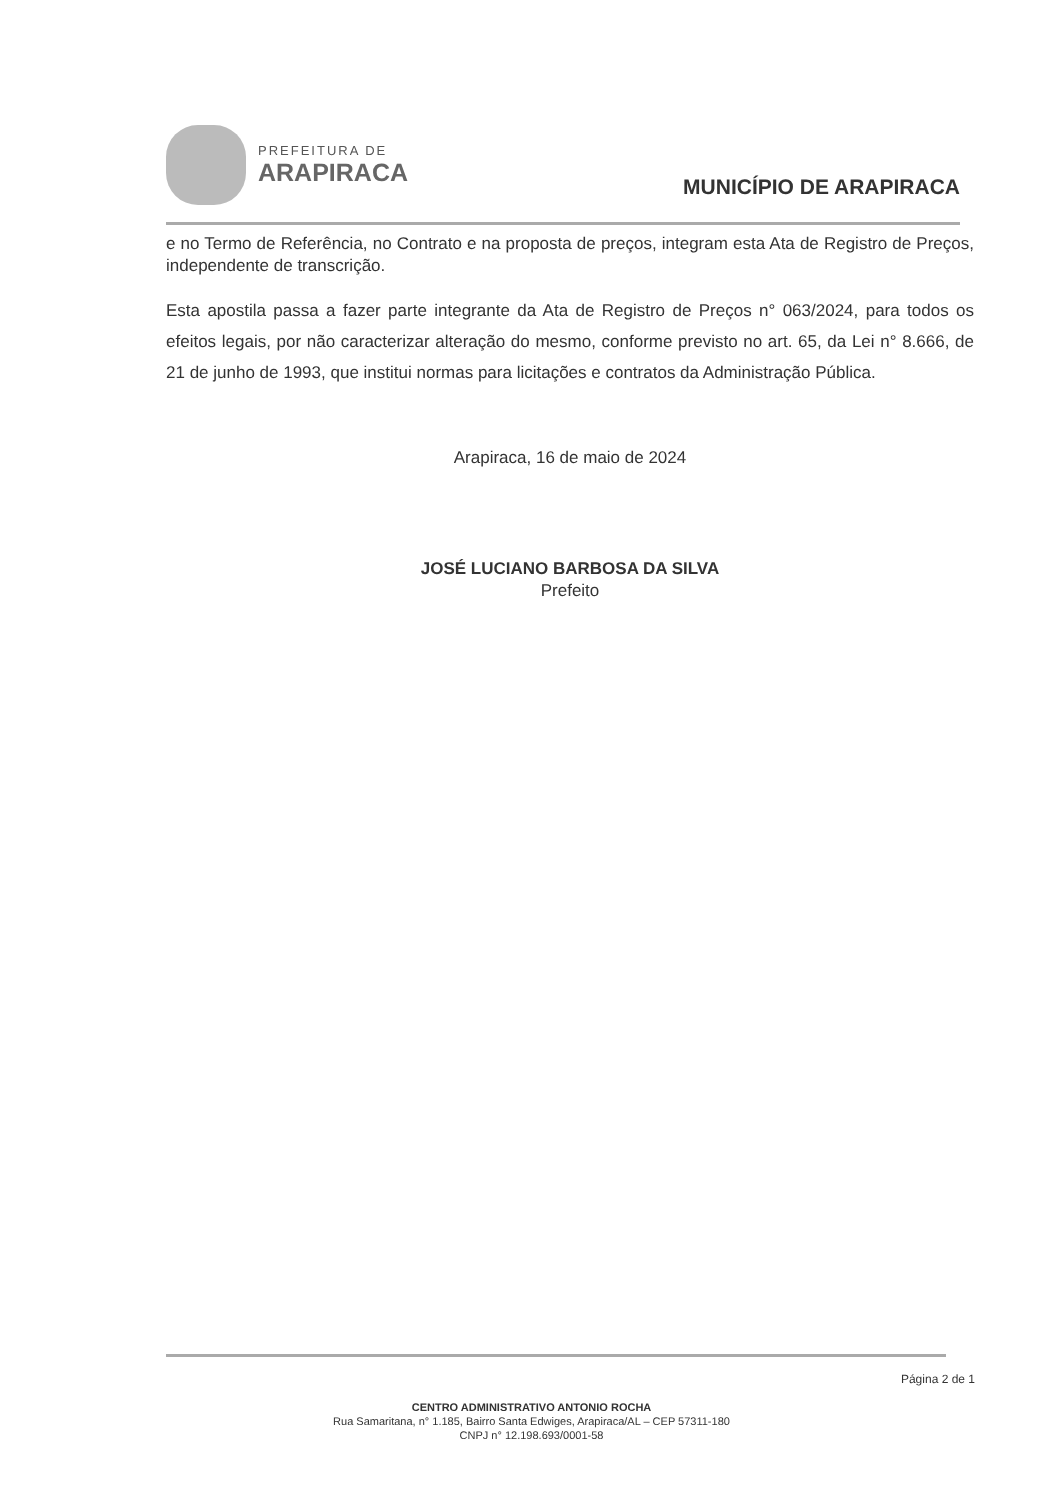PREFEITURA DE
ARAPIRACA
MUNICÍPIO DE ARAPIRACA
e no Termo de Referência, no Contrato e na proposta de preços, integram esta Ata de Registro de Preços, independente de transcrição.
Esta apostila passa a fazer parte integrante da Ata de Registro de Preços n° 063/2024, para todos os efeitos legais, por não caracterizar alteração do mesmo, conforme previsto no art. 65, da Lei n° 8.666, de 21 de junho de 1993, que institui normas para licitações e contratos da Administração Pública.
Arapiraca, 16 de maio de 2024
JOSÉ LUCIANO BARBOSA DA SILVA
Prefeito
Página 2 de 1
CENTRO ADMINISTRATIVO ANTONIO ROCHA
Rua Samaritana, n° 1.185, Bairro Santa Edwiges, Arapiraca/AL – CEP 57311-180
CNPJ n° 12.198.693/0001-58